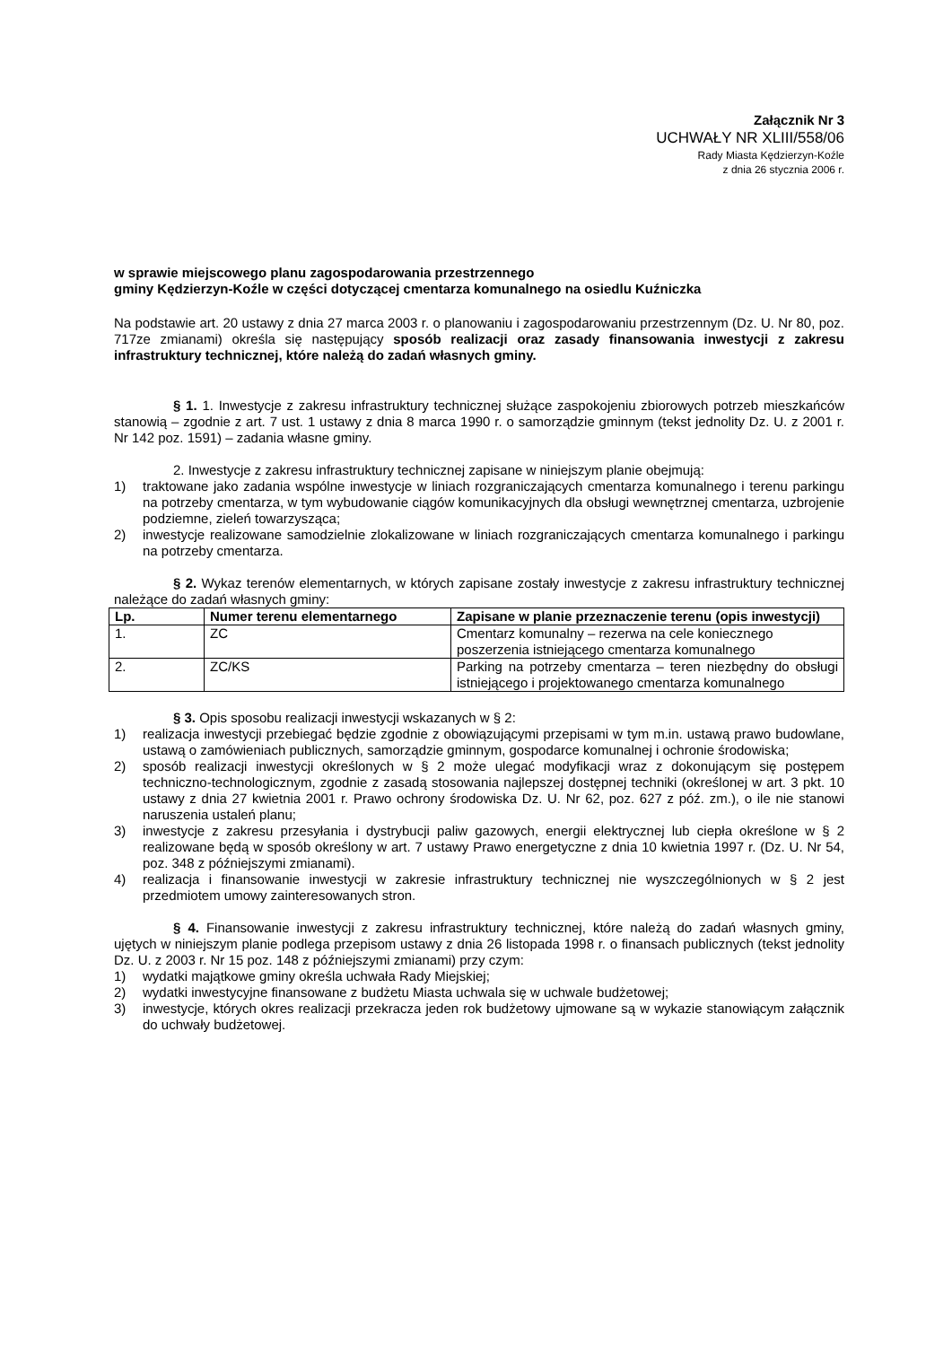Załącznik Nr 3
UCHWAŁY NR XLIII/558/06
Rady Miasta Kędzierzyn-Koźle
z dnia 26 stycznia 2006 r.
w sprawie miejscowego planu zagospodarowania przestrzennego
gminy Kędzierzyn-Koźle w części dotyczącej cmentarza komunalnego na osiedlu Kuźniczka
Na podstawie art. 20 ustawy z dnia 27 marca 2003 r. o planowaniu i zagospodarowaniu przestrzennym (Dz. U. Nr 80, poz. 717ze zmianami) określa się następujący sposób realizacji oraz zasady finansowania inwestycji z zakresu infrastruktury technicznej, które należą do zadań własnych gminy.
§ 1. 1. Inwestycje z zakresu infrastruktury technicznej służące zaspokojeniu zbiorowych potrzeb mieszkańców stanowią – zgodnie z art. 7 ust. 1 ustawy z dnia 8 marca 1990 r. o samorządzie gminnym (tekst jednolity Dz. U. z 2001 r. Nr 142 poz. 1591) – zadania własne gminy.
2. Inwestycje z zakresu infrastruktury technicznej zapisane w niniejszym planie obejmują:
1) traktowane jako zadania wspólne inwestycje w liniach rozgraniczających cmentarza komunalnego i terenu parkingu na potrzeby cmentarza, w tym wybudowanie ciągów komunikacyjnych dla obsługi wewnętrznej cmentarza, uzbrojenie podziemne, zieleń towarzysząca;
2) inwestycje realizowane samodzielnie zlokalizowane w liniach rozgraniczających cmentarza komunalnego i parkingu na potrzeby cmentarza.
§ 2. Wykaz terenów elementarnych, w których zapisane zostały inwestycje z zakresu infrastruktury technicznej należące do zadań własnych gminy:
| Lp. | Numer terenu elementarnego | Zapisane w planie przeznaczenie terenu (opis inwestycji) |
| --- | --- | --- |
| 1. | ZC | Cmentarz komunalny – rezerwa na cele koniecznego poszerzenia istniejącego cmentarza komunalnego |
| 2. | ZC/KS | Parking na potrzeby cmentarza – teren niezbędny do obsługi istniejącego i projektowanego cmentarza komunalnego |
§ 3. Opis sposobu realizacji inwestycji wskazanych w § 2:
1) realizacja inwestycji przebiegać będzie zgodnie z obowiązującymi przepisami w tym m.in. ustawą prawo budowlane, ustawą o zamówieniach publicznych, samorządzie gminnym, gospodarce komunalnej i ochronie środowiska;
2) sposób realizacji inwestycji określonych w § 2 może ulegać modyfikacji wraz z dokonującym się postępem techniczno-technologicznym, zgodnie z zasadą stosowania najlepszej dostępnej techniki (określonej w art. 3 pkt. 10 ustawy z dnia 27 kwietnia 2001 r. Prawo ochrony środowiska Dz. U. Nr 62, poz. 627 z póź. zm.), o ile nie stanowi naruszenia ustaleń planu;
3) inwestycje z zakresu przesyłania i dystrybucji paliw gazowych, energii elektrycznej lub ciepła określone w § 2 realizowane będą w sposób określony w art. 7 ustawy Prawo energetyczne z dnia 10 kwietnia 1997 r. (Dz. U. Nr 54, poz. 348 z późniejszymi zmianami).
4) realizacja i finansowanie inwestycji w zakresie infrastruktury technicznej nie wyszczególnionych w § 2 jest przedmiotem umowy zainteresowanych stron.
§ 4. Finansowanie inwestycji z zakresu infrastruktury technicznej, które należą do zadań własnych gminy, ujętych w niniejszym planie podlega przepisom ustawy z dnia 26 listopada 1998 r. o finansach publicznych (tekst jednolity Dz. U. z 2003 r. Nr 15 poz. 148 z późniejszymi zmianami) przy czym:
1) wydatki majątkowe gminy określa uchwała Rady Miejskiej;
2) wydatki inwestycyjne finansowane z budżetu Miasta uchwala się w uchwale budżetowej;
3) inwestycje, których okres realizacji przekracza jeden rok budżetowy ujmowane są w wykazie stanowiącym załącznik do uchwały budżetowej.